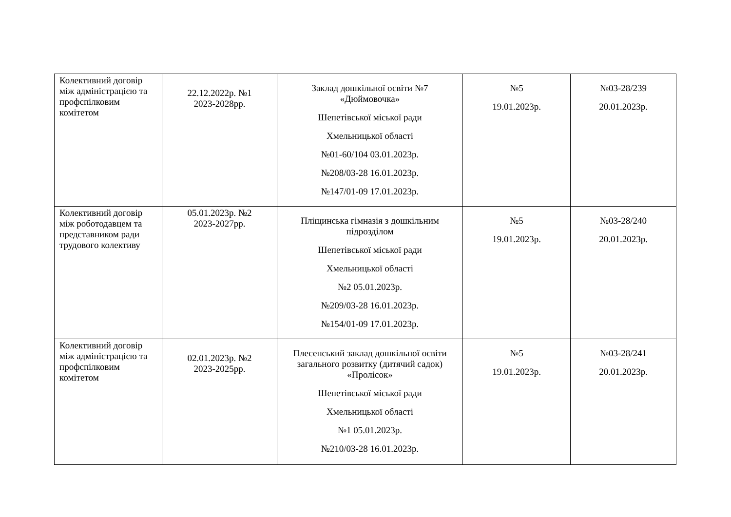| Колективний договір між адміністрацією та профспілковим комітетом | 22.12.2022р. №1 2023-2028рр. | Заклад дошкільної освіти №7 «Дюймовочка» Шепетівської міської ради Хмельницької області №01-60/104 03.01.2023р. №208/03-28 16.01.2023р. №147/01-09 17.01.2023р. | №5 19.01.2023р. | №03-28/239 20.01.2023р. |
| Колективний договір між роботодавцем та представником ради трудового колективу | 05.01.2023р. №2 2023-2027рр. | Пліщинська гімназія з дошкільним підрозділом Шепетівської міської ради Хмельницької області №2 05.01.2023р. №209/03-28 16.01.2023р. №154/01-09 17.01.2023р. | №5 19.01.2023р. | №03-28/240 20.01.2023р. |
| Колективний договір між адміністрацією та профспілковим комітетом | 02.01.2023р. №2 2023-2025рр. | Плесенський заклад дошкільної освіти загального розвитку (дитячий садок) «Пролісок» Шепетівської міської ради Хмельницької області №1 05.01.2023р. №210/03-28 16.01.2023р. | №5 19.01.2023р. | №03-28/241 20.01.2023р. |